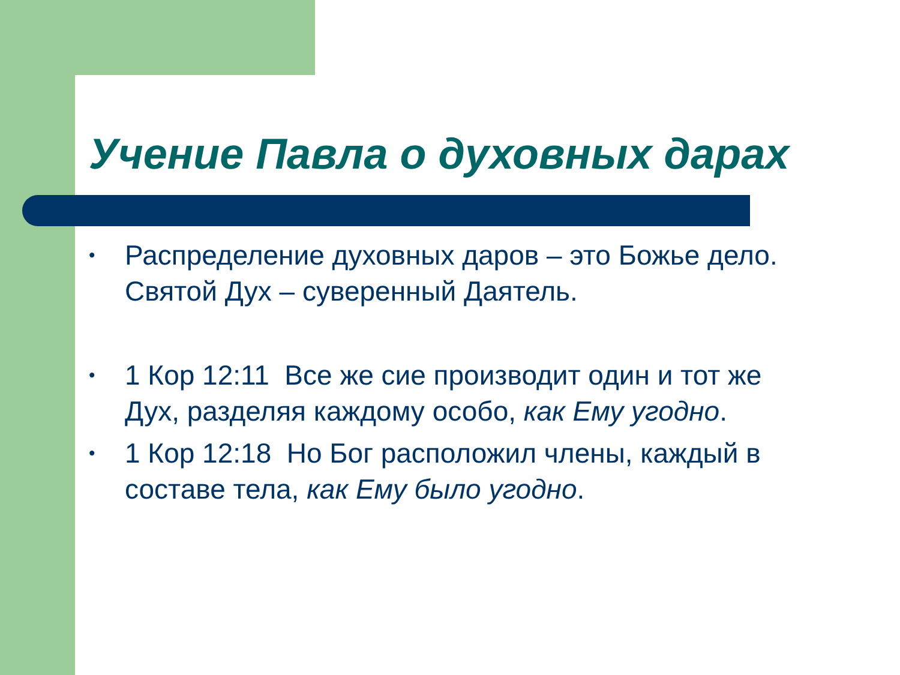Учение Павла о духовных дарах
• Распределение духовных даров – это Божье дело. Святой Дух – суверенный Даятель.
• 1 Кор 12:11 Все же сие производит один и тот же Дух, разделяя каждому особо, как Ему угодно.
• 1 Кор 12:18 Но Бог расположил члены, каждый в составе тела, как Ему было угодно.